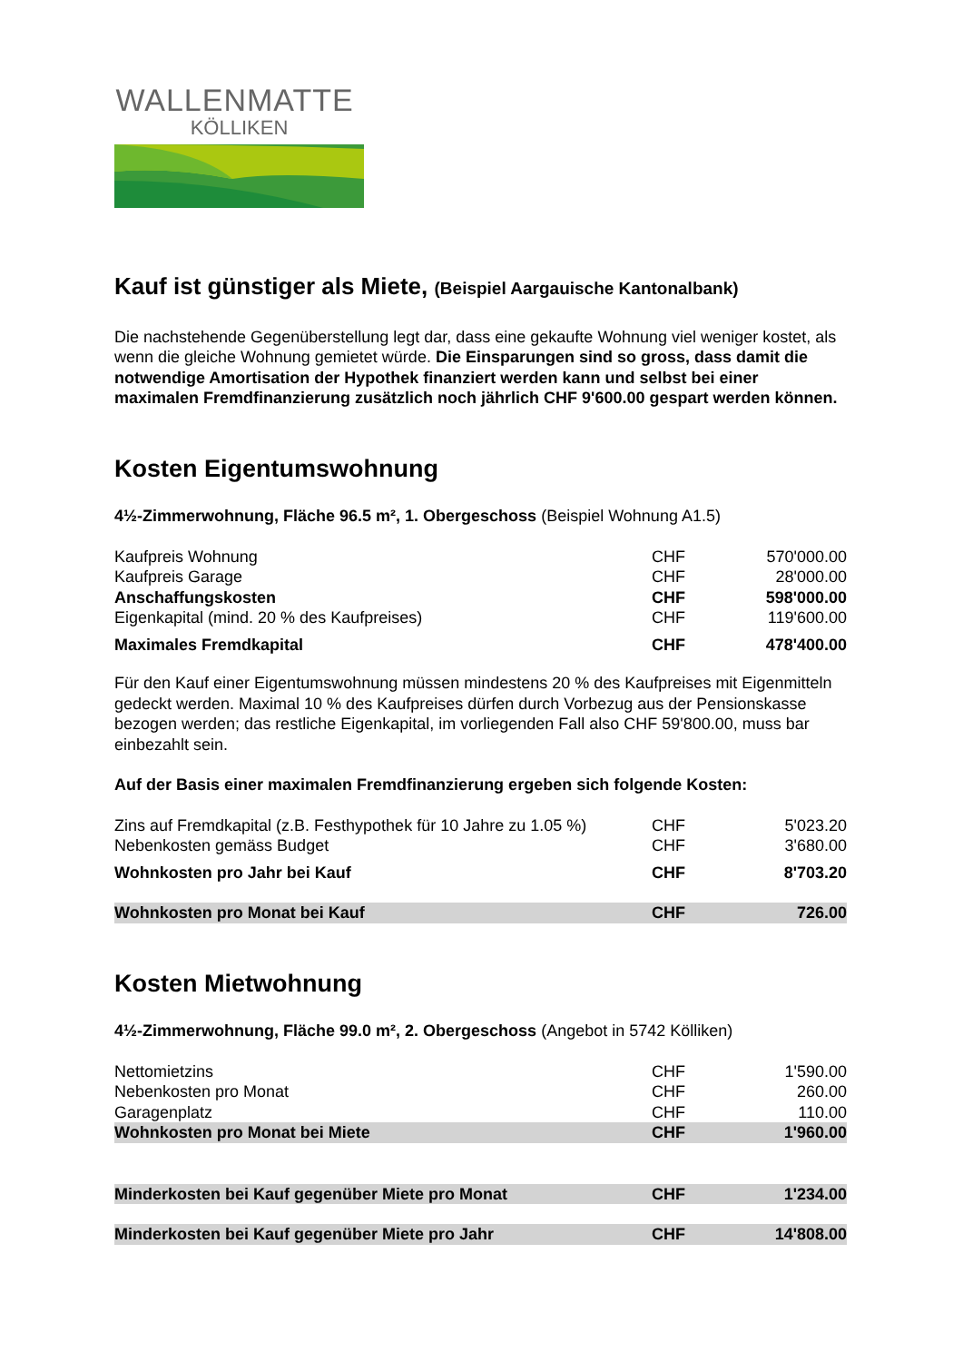WALLENMATTE
KÖLLIKEN
Kauf ist günstiger als Miete, (Beispiel Aargauische Kantonalbank)
Die nachstehende Gegenüberstellung legt dar, dass eine gekaufte Wohnung viel weniger kostet, als wenn die gleiche Wohnung gemietet würde. Die Einsparungen sind so gross, dass damit die notwendige Amortisation der Hypothek finanziert werden kann und selbst bei einer maximalen Fremdfinanzierung zusätzlich noch jährlich CHF 9'600.00 gespart werden können.
Kosten Eigentumswohnung
4½-Zimmerwohnung, Fläche 96.5 m², 1. Obergeschoss (Beispiel Wohnung A1.5)
| Kaufpreis Wohnung | CHF | 570'000.00 |
| Kaufpreis Garage | CHF | 28'000.00 |
| Anschaffungskosten | CHF | 598'000.00 |
| Eigenkapital (mind. 20 % des Kaufpreises) | CHF | 119'600.00 |
| Maximales Fremdkapital | CHF | 478'400.00 |
Für den Kauf einer Eigentumswohnung müssen mindestens 20 % des Kaufpreises mit Eigenmitteln gedeckt werden. Maximal 10 % des Kaufpreises dürfen durch Vorbezug aus der Pensionskasse bezogen werden; das restliche Eigenkapital, im vorliegenden Fall also CHF 59'800.00, muss bar einbezahlt sein.
Auf der Basis einer maximalen Fremdfinanzierung ergeben sich folgende Kosten:
| Zins auf Fremdkapital (z.B. Festhypothek für 10 Jahre zu 1.05 %) | CHF | 5'023.20 |
| Nebenkosten gemäss Budget | CHF | 3'680.00 |
| Wohnkosten pro Jahr bei Kauf | CHF | 8'703.20 |
| Wohnkosten pro Monat bei Kauf | CHF | 726.00 |
Kosten Mietwohnung
4½-Zimmerwohnung, Fläche 99.0 m², 2. Obergeschoss (Angebot in 5742 Kölliken)
| Nettomietzins | CHF | 1'590.00 |
| Nebenkosten pro Monat | CHF | 260.00 |
| Garagenplatz | CHF | 110.00 |
| Wohnkosten pro Monat bei Miete | CHF | 1'960.00 |
| Minderkosten bei Kauf gegenüber Miete pro Monat | CHF | 1'234.00 |
| Minderkosten bei Kauf gegenüber Miete pro Jahr | CHF | 14'808.00 |